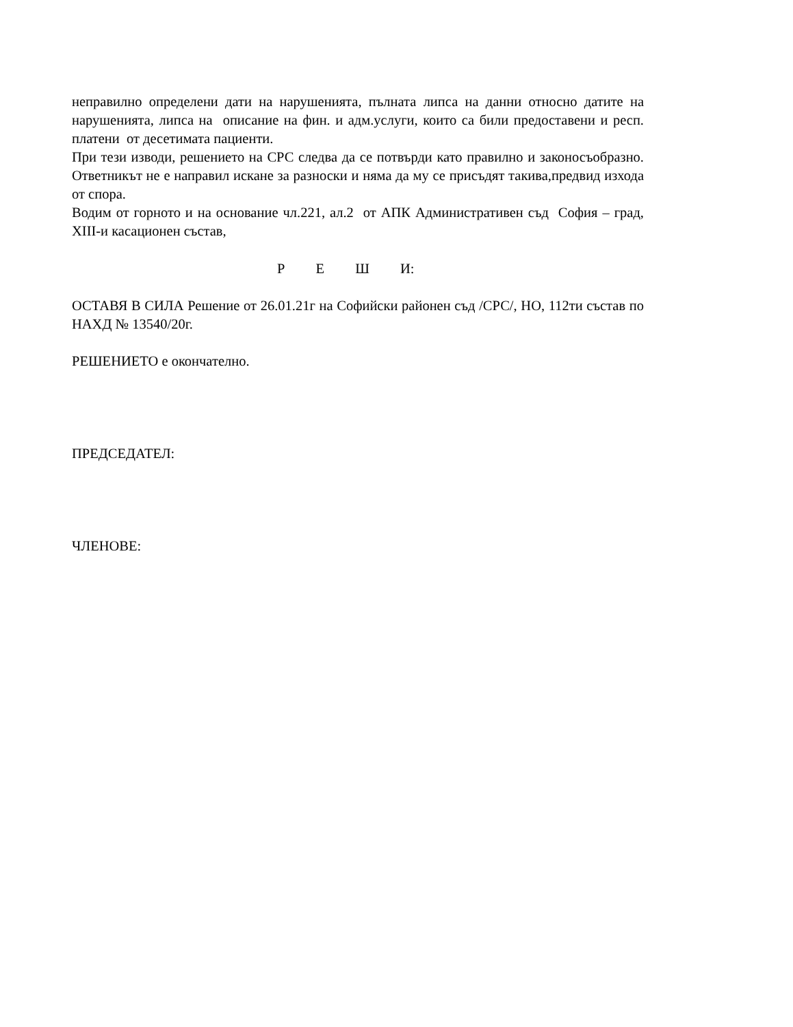неправилно определени дати на нарушенията, пълната липса на данни относно датите на нарушенията, липса на описание на фин. и адм.услуги, които са били предоставени и респ. платени от десетимата пациенти.
При тези изводи, решението на СРС следва да се потвърди като правилно и законосъобразно. Ответникът не е направил искане за разноски и няма да му се присъдят такива,предвид изхода от спора.
Водим от горното и на основание чл.221, ал.2 от АПК Административен съд София – град, XIII-и касационен състав,
Р Е Ш И:
ОСТАВЯ В СИЛА Решение от 26.01.21г на Софийски районен съд /СРС/, НО, 112ти състав по НАХД № 13540/20г.
РЕШЕНИЕТО е окончателно.
ПРЕДСЕДАТЕЛ:
ЧЛЕНОВЕ: